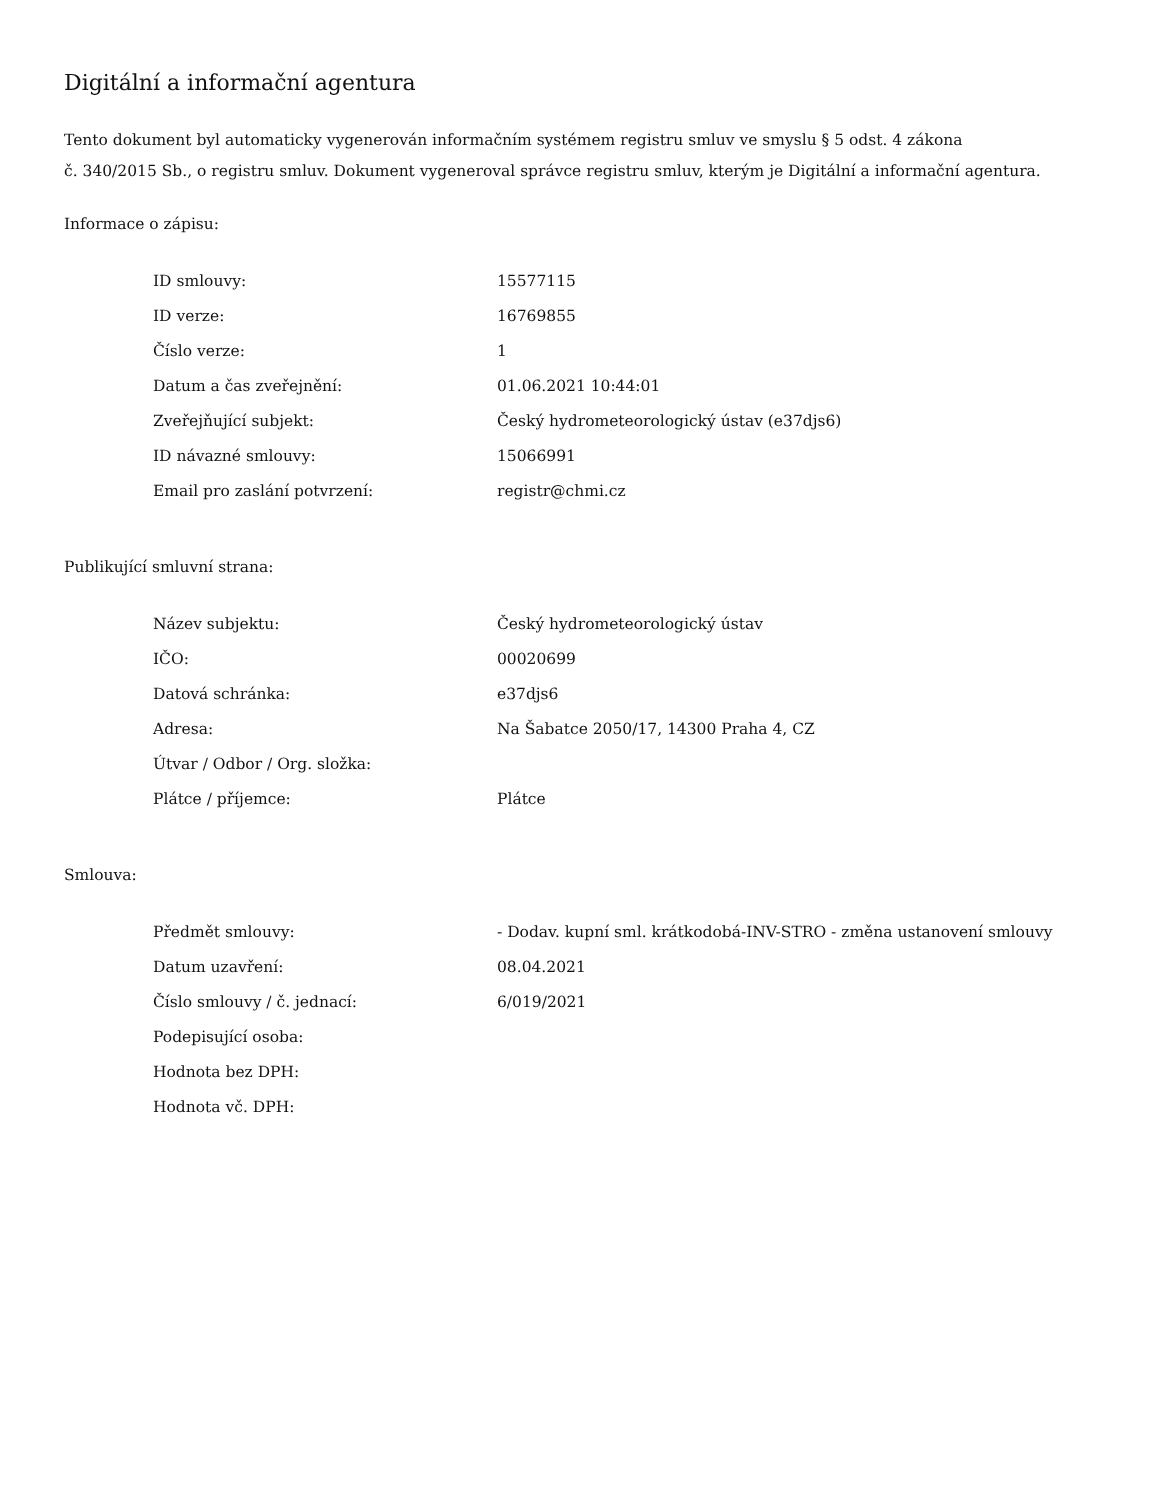Digitální a informační agentura
Tento dokument byl automaticky vygenerován informačním systémem registru smluv ve smyslu § 5 odst. 4 zákona
č. 340/2015 Sb., o registru smluv. Dokument vygeneroval správce registru smluv, kterým je Digitální a informační agentura.
Informace o zápisu:
| ID smlouvy: | 15577115 |
| ID verze: | 16769855 |
| Číslo verze: | 1 |
| Datum a čas zveřejnění: | 01.06.2021 10:44:01 |
| Zveřejňující subjekt: | Český hydrometeorologický ústav (e37djs6) |
| ID návazné smlouvy: | 15066991 |
| Email pro zaslání potvrzení: | registr@chmi.cz |
Publikující smluvní strana:
| Název subjektu: | Český hydrometeorologický ústav |
| IČO: | 00020699 |
| Datová schránka: | e37djs6 |
| Adresa: | Na Šabatce 2050/17, 14300 Praha 4, CZ |
| Útvar / Odbor / Org. složka: | |
| Plátce / příjemce: | Plátce |
Smlouva:
| Předmět smlouvy: | - Dodav. kupní sml. krátkodobá-INV-STRO - změna ustanovení smlouvy |
| Datum uzavření: | 08.04.2021 |
| Číslo smlouvy / č. jednací: | 6/019/2021 |
| Podepisující osoba: | |
| Hodnota bez DPH: | |
| Hodnota vč. DPH: | |